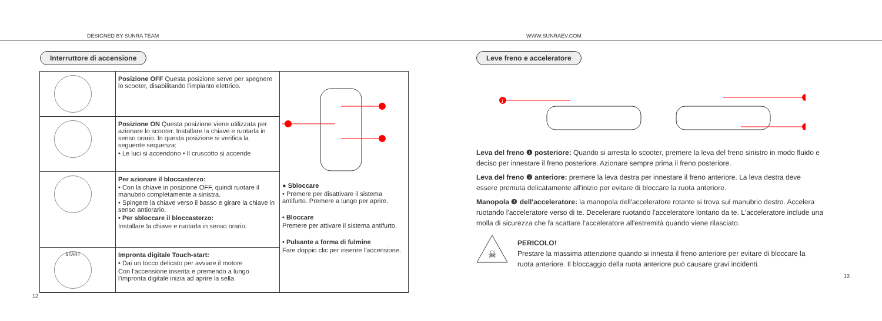DESIGNED BY SUNRA TEAM
WWW.SUNRAEV.COM
Interruttore di accensione
| | Posizione OFF Questa posizione serve per spegnere lo scooter, disabilitando l'impianto elettrico. | ● Sbloccare • Premere per disattivare il sistema antifurto. Premere a lungo per aprire. • Bloccare Premere per attivare il sistema antifurto. • Pulsante a forma di fulmine Fare doppio clic per inserire l'accensione. |
| | Posizione ON Questa posizione viene utilizzata per azionare lo scooter. Installare la chiave e ruotarla in senso orario. In questa posizione si verifica la seguente sequenza: • Le luci si accendono • Il cruscotto si accende | |
| | Per azionare il bloccasterzo: • Con la chiave in posizione OFF, quindi ruotare il manubrio completamente a sinistra. • Spingere la chiave verso il basso e girare la chiave in senso antiorario. • Per sbloccare il bloccasterzo: Installare la chiave e ruotarla in senso orario. | |
| START | Impronta digitale Touch-start: • Dai un tocco delicato per avviare il motore Con l'accensione inserita e premendo a lungo l'impronta digitale inizia ad aprire la sella | |
12
Leve freno e acceleratore
1
Leva del freno ❶ posteriore: Quando si arresta lo scooter, premere la leva del freno sinistro in modo fluido e deciso per innestare il freno posteriore. Azionare sempre prima il freno posteriore.
Leva del freno ❷ anteriore: premere la leva destra per innestare il freno anteriore. La leva destra deve essere premuta delicatamente all'inizio per evitare di bloccare la ruota anteriore.
Manopola ❸ dell'acceleratore: la manopola dell'acceleratore rotante si trova sul manubrio destro. Accelera ruotando l'acceleratore verso di te. Decelerare ruotando l'acceleratore lontano da te. L'acceleratore include una molla di sicurezza che fa scattare l'acceleratore all'estremità quando viene rilasciato.
☠
PERICOLO!
Prestare la massima attenzione quando si innesta il freno anteriore per evitare di bloccare la ruota anteriore. Il bloccaggio della ruota anteriore può causare gravi incidenti.
13